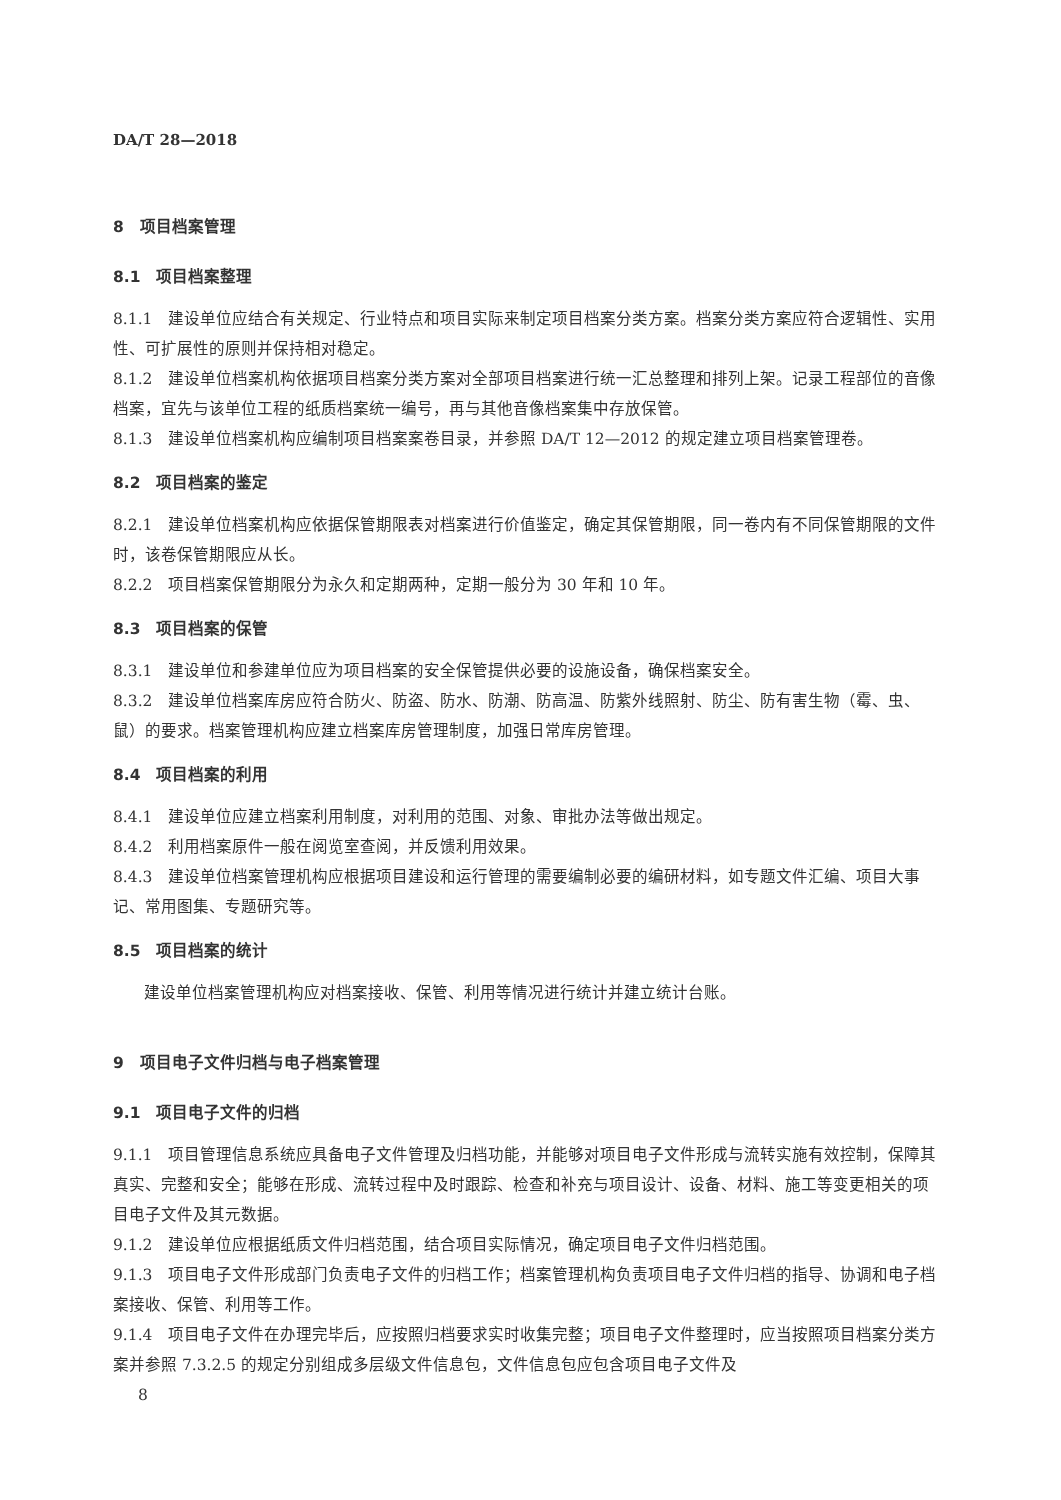DA/T 28—2018
8　项目档案管理
8.1　项目档案整理
8.1.1 建设单位应结合有关规定、行业特点和项目实际来制定项目档案分类方案。档案分类方案应符合逻辑性、实用性、可扩展性的原则并保持相对稳定。
8.1.2 建设单位档案机构依据项目档案分类方案对全部项目档案进行统一汇总整理和排列上架。记录工程部位的音像档案，宜先与该单位工程的纸质档案统一编号，再与其他音像档案集中存放保管。
8.1.3 建设单位档案机构应编制项目档案案卷目录，并参照 DA/T 12—2012 的规定建立项目档案管理卷。
8.2　项目档案的鉴定
8.2.1 建设单位档案机构应依据保管期限表对档案进行价值鉴定，确定其保管期限，同一卷内有不同保管期限的文件时，该卷保管期限应从长。
8.2.2 项目档案保管期限分为永久和定期两种，定期一般分为 30 年和 10 年。
8.3　项目档案的保管
8.3.1 建设单位和参建单位应为项目档案的安全保管提供必要的设施设备，确保档案安全。
8.3.2 建设单位档案库房应符合防火、防盗、防水、防潮、防高温、防紫外线照射、防尘、防有害生物（霉、虫、鼠）的要求。档案管理机构应建立档案库房管理制度，加强日常库房管理。
8.4　项目档案的利用
8.4.1 建设单位应建立档案利用制度，对利用的范围、对象、审批办法等做出规定。
8.4.2 利用档案原件一般在阅览室查阅，并反馈利用效果。
8.4.3 建设单位档案管理机构应根据项目建设和运行管理的需要编制必要的编研材料，如专题文件汇编、项目大事记、常用图集、专题研究等。
8.5　项目档案的统计
建设单位档案管理机构应对档案接收、保管、利用等情况进行统计并建立统计台账。
9　项目电子文件归档与电子档案管理
9.1　项目电子文件的归档
9.1.1 项目管理信息系统应具备电子文件管理及归档功能，并能够对项目电子文件形成与流转实施有效控制，保障其真实、完整和安全；能够在形成、流转过程中及时跟踪、检查和补充与项目设计、设备、材料、施工等变更相关的项目电子文件及其元数据。
9.1.2 建设单位应根据纸质文件归档范围，结合项目实际情况，确定项目电子文件归档范围。
9.1.3 项目电子文件形成部门负责电子文件的归档工作；档案管理机构负责项目电子文件归档的指导、协调和电子档案接收、保管、利用等工作。
9.1.4 项目电子文件在办理完毕后，应按照归档要求实时收集完整；项目电子文件整理时，应当按照项目档案分类方案并参照 7.3.2.5 的规定分别组成多层级文件信息包，文件信息包应包含项目电子文件及
8